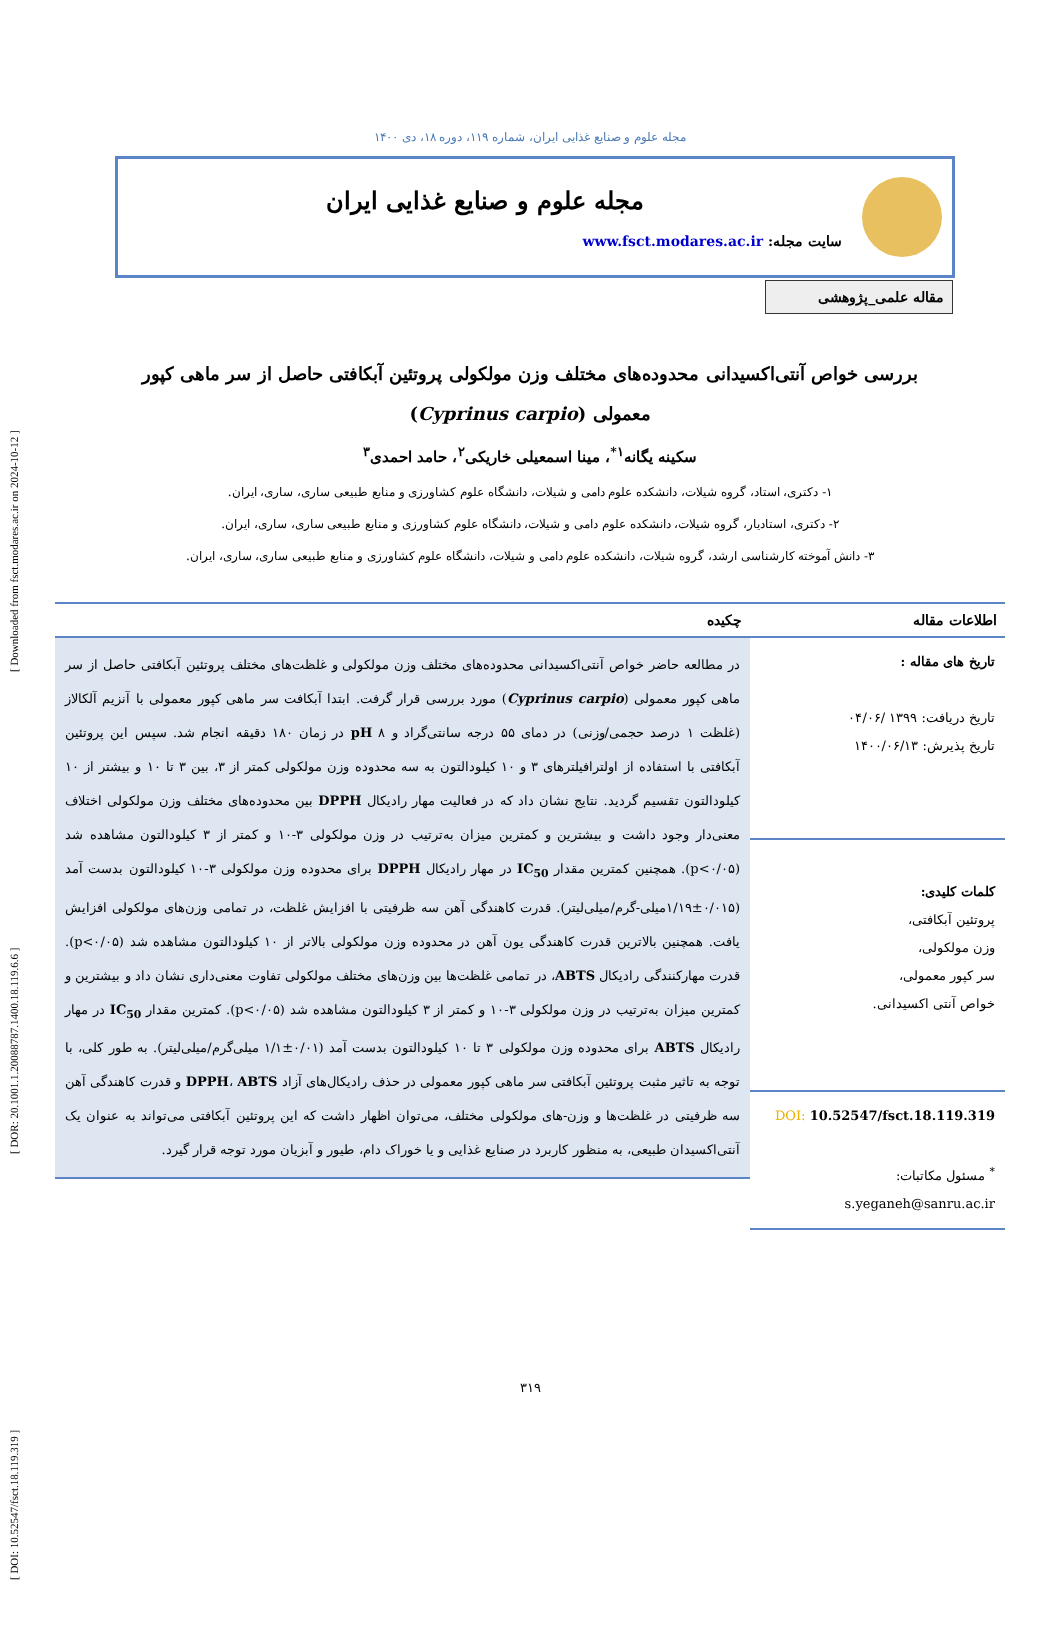[ DOI: 10.52547/fsct.18.119.319 ] [ DOR: 20.1001.1.20088787.1400.18.119.6.6 ] [ Downloaded from fsct.modares.ac.ir on 2024-10-12 ]
مجله علوم و صنایع غذایی ایران، شماره ۱۱۹، دوره ۱۸، دی ۱۴۰۰
مجله علوم و صنایع غذایی ایران
سایت مجله: www.fsct.modares.ac.ir
مقاله علمی_پژوهشی
بررسی خواص آنتی‌اکسیدانی محدوده‌های مختلف وزن مولکولی پروتئین آبکافتی حاصل از سر ماهی کپور معمولی (Cyprinus carpio)
سکینه یگانه<sup>۱*</sup>، مینا اسمعیلی خاریکی<sup>۲</sup>، حامد احمدی<sup>۳</sup>
۱- دکتری، استاد، گروه شیلات، دانشکده علوم دامی و شیلات، دانشگاه علوم کشاورزی و منابع طبیعی ساری، ساری، ایران.
۲- دکتری، استادیار، گروه شیلات، دانشکده علوم دامی و شیلات، دانشگاه علوم کشاورزی و منابع طبیعی ساری، ساری، ایران.
۳- دانش آموخته کارشناسی ارشد، گروه شیلات، دانشکده علوم دامی و شیلات، دانشگاه علوم کشاورزی و منابع طبیعی ساری، ساری، ایران.
اطلاعات مقاله
تاریخ های مقاله :
تاریخ دریافت: ۱۳۹۹ /۰۴/۰۶
تاریخ پذیرش: ۱۴۰۰/۰۶/۱۳
کلمات کلیدی:
پروتئین آبکافتی،
وزن مولکولی،
سر کپور معمولی،
خواص آنتی اکسیدانی.
DOI: 10.52547/fsct.18.119.319
<sup>*</sup> مسئول مکاتبات:
s.yeganeh@sanru.ac.ir
چکیده
در مطالعه حاضر خواص آنتی‌اکسیدانی محدوده‌های مختلف وزن مولکولی و غلظت‌های مختلف پروتئین آبکافتی حاصل از سر ماهی کپور معمولی (Cyprinus carpio) مورد بررسی قرار گرفت. ابتدا آبکافت سر ماهی کپور معمولی با آنزیم آلکالاز (غلظت ۱ درصد حجمی/وزنی) در دمای ۵۵ درجه سانتی‌گراد و pH ۸ در زمان ۱۸۰ دقیقه انجام شد. سپس این پروتئین آبکافتی با استفاده از اولترافیلترهای ۳ و ۱۰ کیلودالتون به سه محدوده وزن مولکولی کمتر از ۳، بین ۳ تا ۱۰ و بیشتر از ۱۰ کیلودالتون تقسیم گردید. نتایج نشان داد که در فعالیت مهار رادیکال DPPH بین محدوده‌های مختلف وزن مولکولی اختلاف معنی‌دار وجود داشت و بیشترین و کمترین میزان به‌ترتیب در وزن مولکولی ۳-۱۰ و کمتر از ۳ کیلودالتون مشاهده شد (p<۰/۰۵). همچنین کمترین مقدار IC<sub>50</sub> در مهار رادیکال DPPH برای محدوده وزن مولکولی ۳-۱۰ کیلودالتون بدست آمد (۰/۰۱۵±۱/۱۹میلی-گرم/میلی‌لیتر). قدرت کاهندگی آهن سه ظرفیتی با افزایش غلظت، در تمامی وزن‌های مولکولی افزایش یافت. همچنین بالاترین قدرت کاهندگی یون آهن در محدوده وزن مولکولی بالاتر از ۱۰ کیلودالتون مشاهده شد (p<۰/۰۵). قدرت مهارکنندگی رادیکال ABTS، در تمامی غلظت‌ها بین وزن‌های مختلف مولکولی تفاوت معنی‌داری نشان داد و بیشترین و کمترین میزان به‌ترتیب در وزن مولکولی ۳-۱۰ و کمتر از ۳ کیلودالتون مشاهده شد (p<۰/۰۵). کمترین مقدار IC<sub>50</sub> در مهار رادیکال ABTS برای محدوده وزن مولکولی ۳ تا ۱۰ کیلودالتون بدست آمد (۰/۰۱±۱/۱ میلی‌گرم/میلی‌لیتر). به طور کلی، با توجه به تاثیر مثبت پروتئین آبکافتی سر ماهی کپور معمولی در حذف رادیکال‌های آزاد DPPH، ABTS و قدرت کاهندگی آهن سه ظرفیتی در غلظت‌ها و وزن-های مولکولی مختلف، می‌توان اظهار داشت که این پروتئین آبکافتی می‌تواند به عنوان یک آنتی‌اکسیدان طبیعی، به منظور کاربرد در صنایع غذایی و یا خوراک دام، طیور و آبزیان مورد توجه قرار گیرد.
۳۱۹